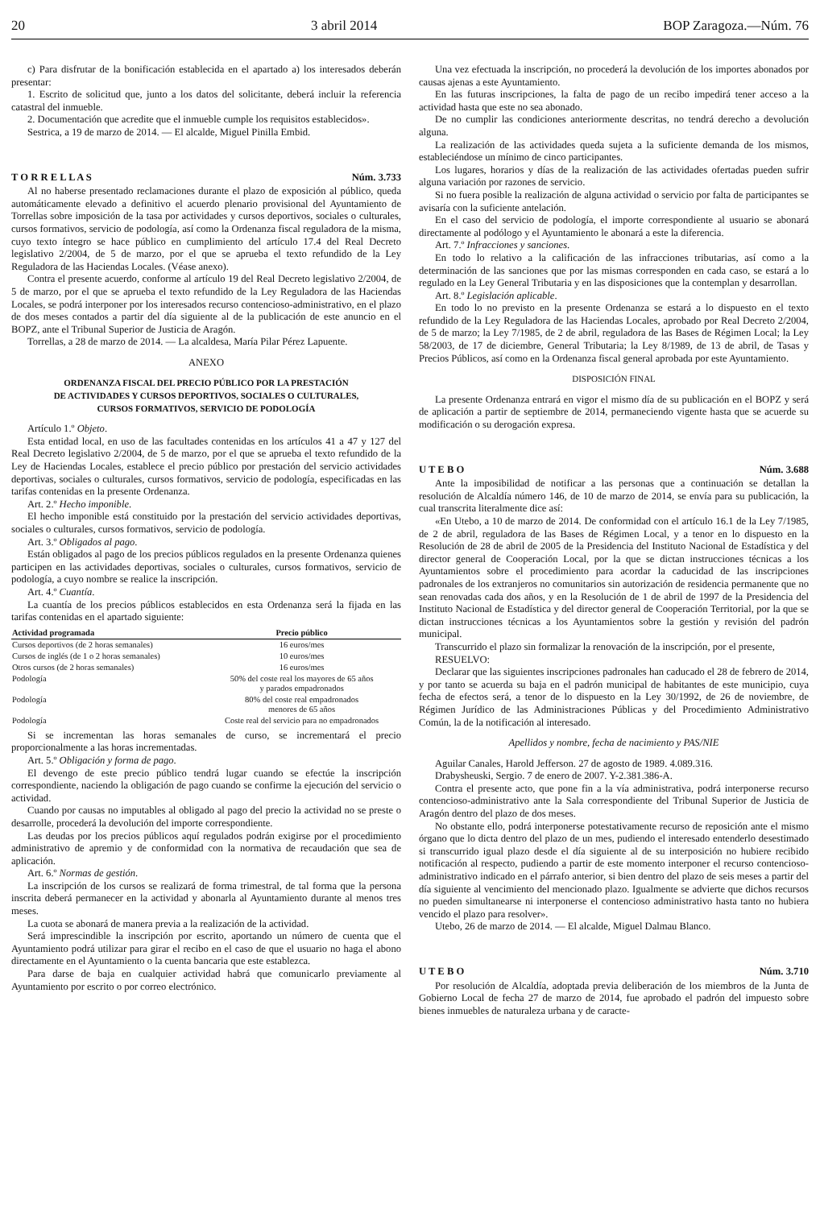20 3 abril 2014 BOP Zaragoza.—Núm. 76
c) Para disfrutar de la bonificación establecida en el apartado a) los interesados deberán presentar:
1. Escrito de solicitud que, junto a los datos del solicitante, deberá incluir la referencia catastral del inmueble.
2. Documentación que acredite que el inmueble cumple los requisitos establecidos».
Sestrica, a 19 de marzo de 2014. — El alcalde, Miguel Pinilla Embid.
T O R R E L L A S Núm. 3.733
Al no haberse presentado reclamaciones durante el plazo de exposición al público, queda automáticamente elevado a definitivo el acuerdo plenario provisional del Ayuntamiento de Torrellas sobre imposición de la tasa por actividades y cursos deportivos, sociales o culturales, cursos formativos, servicio de podología, así como la Ordenanza fiscal reguladora de la misma, cuyo texto íntegro se hace público en cumplimiento del artículo 17.4 del Real Decreto legislativo 2/2004, de 5 de marzo, por el que se aprueba el texto refundido de la Ley Reguladora de las Haciendas Locales. (Véase anexo).
Contra el presente acuerdo, conforme al artículo 19 del Real Decreto legislativo 2/2004, de 5 de marzo, por el que se aprueba el texto refundido de la Ley Reguladora de las Haciendas Locales, se podrá interponer por los interesados recurso contencioso-administrativo, en el plazo de dos meses contados a partir del día siguiente al de la publicación de este anuncio en el BOPZ, ante el Tribunal Superior de Justicia de Aragón.
Torrellas, a 28 de marzo de 2014. — La alcaldesa, María Pilar Pérez Lapuente.
ANEXO
ORDENANZA FISCAL DEL PRECIO PÚBLICO POR LA PRESTACIÓN
DE ACTIVIDADES Y CURSOS DEPORTIVOS, SOCIALES O CULTURALES,
CURSOS FORMATIVOS, SERVICIO DE PODOLOGÍA
Artículo 1.º Objeto.
Esta entidad local, en uso de las facultades contenidas en los artículos 41 a 47 y 127 del Real Decreto legislativo 2/2004, de 5 de marzo, por el que se aprueba el texto refundido de la Ley de Haciendas Locales, establece el precio público por prestación del servicio actividades deportivas, sociales o culturales, cursos formativos, servicio de podología, especificadas en las tarifas contenidas en la presente Ordenanza.
Art. 2.º Hecho imponible.
El hecho imponible está constituido por la prestación del servicio actividades deportivas, sociales o culturales, cursos formativos, servicio de podología.
Art. 3.º Obligados al pago.
Están obligados al pago de los precios públicos regulados en la presente Ordenanza quienes participen en las actividades deportivas, sociales o culturales, cursos formativos, servicio de podología, a cuyo nombre se realice la inscripción.
Art. 4.º Cuantía.
La cuantía de los precios públicos establecidos en esta Ordenanza será la fijada en las tarifas contenidas en el apartado siguiente:
| Actividad programada | Precio público |
| --- | --- |
| Cursos deportivos (de 2 horas semanales) | 16 euros/mes |
| Cursos de inglés (de 1 o 2 horas semanales) | 10 euros/mes |
| Otros cursos (de 2 horas semanales) | 16 euros/mes |
| Podología | 50% del coste real los mayores de 65 años y parados empadronados |
| Podología | 80% del coste real empadronados menores de 65 años |
| Podología | Coste real del servicio para no empadronados |
Si se incrementan las horas semanales de curso, se incrementará el precio proporcionalmente a las horas incrementadas.
Art. 5.º Obligación y forma de pago.
El devengo de este precio público tendrá lugar cuando se efectúe la inscripción correspondiente, naciendo la obligación de pago cuando se confirme la ejecución del servicio o actividad.
Cuando por causas no imputables al obligado al pago del precio la actividad no se preste o desarrolle, procederá la devolución del importe correspondiente.
Las deudas por los precios públicos aquí regulados podrán exigirse por el procedimiento administrativo de apremio y de conformidad con la normativa de recaudación que sea de aplicación.
Art. 6.º Normas de gestión.
La inscripción de los cursos se realizará de forma trimestral, de tal forma que la persona inscrita deberá permanecer en la actividad y abonarla al Ayuntamiento durante al menos tres meses.
La cuota se abonará de manera previa a la realización de la actividad.
Será imprescindible la inscripción por escrito, aportando un número de cuenta que el Ayuntamiento podrá utilizar para girar el recibo en el caso de que el usuario no haga el abono directamente en el Ayuntamiento o la cuenta bancaria que este establezca.
Para darse de baja en cualquier actividad habrá que comunicarlo previamente al Ayuntamiento por escrito o por correo electrónico.
Una vez efectuada la inscripción, no procederá la devolución de los importes abonados por causas ajenas a este Ayuntamiento.
En las futuras inscripciones, la falta de pago de un recibo impedirá tener acceso a la actividad hasta que este no sea abonado.
De no cumplir las condiciones anteriormente descritas, no tendrá derecho a devolución alguna.
La realización de las actividades queda sujeta a la suficiente demanda de los mismos, estableciéndose un mínimo de cinco participantes.
Los lugares, horarios y días de la realización de las actividades ofertadas pueden sufrir alguna variación por razones de servicio.
Si no fuera posible la realización de alguna actividad o servicio por falta de participantes se avisaría con la suficiente antelación.
En el caso del servicio de podología, el importe correspondiente al usuario se abonará directamente al podólogo y el Ayuntamiento le abonará a este la diferencia.
Art. 7.º Infracciones y sanciones.
En todo lo relativo a la calificación de las infracciones tributarias, así como a la determinación de las sanciones que por las mismas corresponden en cada caso, se estará a lo regulado en la Ley General Tributaria y en las disposiciones que la contemplan y desarrollan.
Art. 8.º Legislación aplicable.
En todo lo no previsto en la presente Ordenanza se estará a lo dispuesto en el texto refundido de la Ley Reguladora de las Haciendas Locales, aprobado por Real Decreto 2/2004, de 5 de marzo; la Ley 7/1985, de 2 de abril, reguladora de las Bases de Régimen Local; la Ley 58/2003, de 17 de diciembre, General Tributaria; la Ley 8/1989, de 13 de abril, de Tasas y Precios Públicos, así como en la Ordenanza fiscal general aprobada por este Ayuntamiento.
DISPOSICIÓN FINAL
La presente Ordenanza entrará en vigor el mismo día de su publicación en el BOPZ y será de aplicación a partir de septiembre de 2014, permaneciendo vigente hasta que se acuerde su modificación o su derogación expresa.
U T E B O Núm. 3.688
Ante la imposibilidad de notificar a las personas que a continuación se detallan la resolución de Alcaldía número 146, de 10 de marzo de 2014, se envía para su publicación, la cual transcrita literalmente dice así:
«En Utebo, a 10 de marzo de 2014. De conformidad con el artículo 16.1 de la Ley 7/1985, de 2 de abril, reguladora de las Bases de Régimen Local, y a tenor en lo dispuesto en la Resolución de 28 de abril de 2005 de la Presidencia del Instituto Nacional de Estadística y del director general de Cooperación Local, por la que se dictan instrucciones técnicas a los Ayuntamientos sobre el procedimiento para acordar la caducidad de las inscripciones padronales de los extranjeros no comunitarios sin autorización de residencia permanente que no sean renovadas cada dos años, y en la Resolución de 1 de abril de 1997 de la Presidencia del Instituto Nacional de Estadística y del director general de Cooperación Territorial, por la que se dictan instrucciones técnicas a los Ayuntamientos sobre la gestión y revisión del padrón municipal.
Transcurrido el plazo sin formalizar la renovación de la inscripción, por el presente,
RESUELVO:
Declarar que las siguientes inscripciones padronales han caducado el 28 de febrero de 2014, y por tanto se acuerda su baja en el padrón municipal de habitantes de este municipio, cuya fecha de efectos será, a tenor de lo dispuesto en la Ley 30/1992, de 26 de noviembre, de Régimen Jurídico de las Administraciones Públicas y del Procedimiento Administrativo Común, la de la notificación al interesado.
Apellidos y nombre, fecha de nacimiento y PAS/NIE
Aguilar Canales, Harold Jefferson. 27 de agosto de 1989. 4.089.316.
Drabysheuski, Sergio. 7 de enero de 2007. Y-2.381.386-A.
Contra el presente acto, que pone fin a la vía administrativa, podrá interponerse recurso contencioso-administrativo ante la Sala correspondiente del Tribunal Superior de Justicia de Aragón dentro del plazo de dos meses.
No obstante ello, podrá interponerse potestativamente recurso de reposición ante el mismo órgano que lo dicta dentro del plazo de un mes, pudiendo el interesado entenderlo desestimado si transcurrido igual plazo desde el día siguiente al de su interposición no hubiere recibido notificación al respecto, pudiendo a partir de este momento interponer el recurso contencioso-administrativo indicado en el párrafo anterior, si bien dentro del plazo de seis meses a partir del día siguiente al vencimiento del mencionado plazo. Igualmente se advierte que dichos recursos no pueden simultanearse ni interponerse el contencioso administrativo hasta tanto no hubiera vencido el plazo para resolver».
Utebo, 26 de marzo de 2014. — El alcalde, Miguel Dalmau Blanco.
U T E B O Núm. 3.710
Por resolución de Alcaldía, adoptada previa deliberación de los miembros de la Junta de Gobierno Local de fecha 27 de marzo de 2014, fue aprobado el padrón del impuesto sobre bienes inmuebles de naturaleza urbana y de caracte-